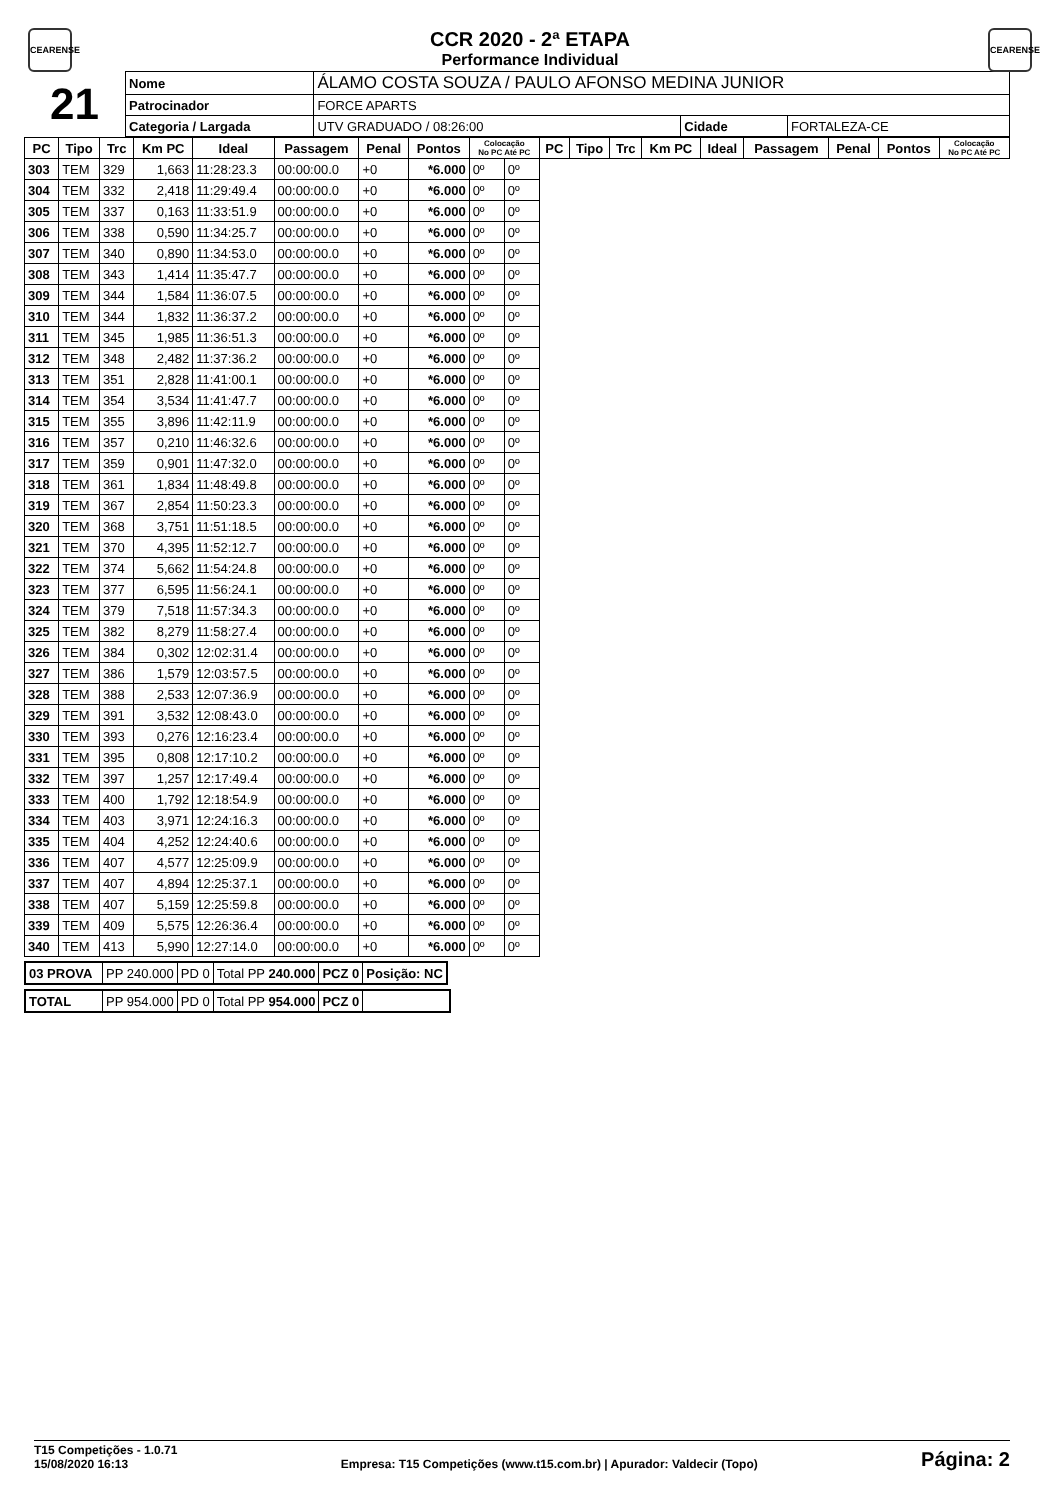CEARENSE
CEARENSE
CCR 2020 - 2ª ETAPA
Performance Individual
| 21 | Nome | ÁLAMO COSTA SOUZA / PAULO AFONSO MEDINA JUNIOR | | | |
| | Patrocinador | FORCE APARTS | | | |
| | Categoria / Largada | | UTV GRADUADO / 08:26:00 | Cidade | FORTALEZA-CE |
| PC | Tipo | Trc | Km PC | Ideal | Passagem | Penal | Pontos | Colocação No PC Até PC | | PC | Tipo | Trc | Km PC | Ideal | Passagem | Penal | Pontos | Colocação No PC Até PC |
| --- | --- | --- | --- | --- | --- | --- | --- | --- | --- | --- | --- | --- | --- | --- | --- | --- | --- | --- |
| 303 | TEM | 329 | 1,663 | 11:28:23.3 | 00:00:00.0 | +0 | *6.000 | 0º | 0º | | | | | | | | | |
| 304 | TEM | 332 | 2,418 | 11:29:49.4 | 00:00:00.0 | +0 | *6.000 | 0º | 0º | | | | | | | | | |
| 305 | TEM | 337 | 0,163 | 11:33:51.9 | 00:00:00.0 | +0 | *6.000 | 0º | 0º | | | | | | | | | |
| 306 | TEM | 338 | 0,590 | 11:34:25.7 | 00:00:00.0 | +0 | *6.000 | 0º | 0º | | | | | | | | | |
| 307 | TEM | 340 | 0,890 | 11:34:53.0 | 00:00:00.0 | +0 | *6.000 | 0º | 0º | | | | | | | | | |
| 308 | TEM | 343 | 1,414 | 11:35:47.7 | 00:00:00.0 | +0 | *6.000 | 0º | 0º | | | | | | | | | |
| 309 | TEM | 344 | 1,584 | 11:36:07.5 | 00:00:00.0 | +0 | *6.000 | 0º | 0º | | | | | | | | | |
| 310 | TEM | 344 | 1,832 | 11:36:37.2 | 00:00:00.0 | +0 | *6.000 | 0º | 0º | | | | | | | | | |
| 311 | TEM | 345 | 1,985 | 11:36:51.3 | 00:00:00.0 | +0 | *6.000 | 0º | 0º | | | | | | | | | |
| 312 | TEM | 348 | 2,482 | 11:37:36.2 | 00:00:00.0 | +0 | *6.000 | 0º | 0º | | | | | | | | | |
| 313 | TEM | 351 | 2,828 | 11:41:00.1 | 00:00:00.0 | +0 | *6.000 | 0º | 0º | | | | | | | | | |
| 314 | TEM | 354 | 3,534 | 11:41:47.7 | 00:00:00.0 | +0 | *6.000 | 0º | 0º | | | | | | | | | |
| 315 | TEM | 355 | 3,896 | 11:42:11.9 | 00:00:00.0 | +0 | *6.000 | 0º | 0º | | | | | | | | | |
| 316 | TEM | 357 | 0,210 | 11:46:32.6 | 00:00:00.0 | +0 | *6.000 | 0º | 0º | | | | | | | | | |
| 317 | TEM | 359 | 0,901 | 11:47:32.0 | 00:00:00.0 | +0 | *6.000 | 0º | 0º | | | | | | | | | |
| 318 | TEM | 361 | 1,834 | 11:48:49.8 | 00:00:00.0 | +0 | *6.000 | 0º | 0º | | | | | | | | | |
| 319 | TEM | 367 | 2,854 | 11:50:23.3 | 00:00:00.0 | +0 | *6.000 | 0º | 0º | | | | | | | | | |
| 320 | TEM | 368 | 3,751 | 11:51:18.5 | 00:00:00.0 | +0 | *6.000 | 0º | 0º | | | | | | | | | |
| 321 | TEM | 370 | 4,395 | 11:52:12.7 | 00:00:00.0 | +0 | *6.000 | 0º | 0º | | | | | | | | | |
| 322 | TEM | 374 | 5,662 | 11:54:24.8 | 00:00:00.0 | +0 | *6.000 | 0º | 0º | | | | | | | | | |
| 323 | TEM | 377 | 6,595 | 11:56:24.1 | 00:00:00.0 | +0 | *6.000 | 0º | 0º | | | | | | | | | |
| 324 | TEM | 379 | 7,518 | 11:57:34.3 | 00:00:00.0 | +0 | *6.000 | 0º | 0º | | | | | | | | | |
| 325 | TEM | 382 | 8,279 | 11:58:27.4 | 00:00:00.0 | +0 | *6.000 | 0º | 0º | | | | | | | | | |
| 326 | TEM | 384 | 0,302 | 12:02:31.4 | 00:00:00.0 | +0 | *6.000 | 0º | 0º | | | | | | | | | |
| 327 | TEM | 386 | 1,579 | 12:03:57.5 | 00:00:00.0 | +0 | *6.000 | 0º | 0º | | | | | | | | | |
| 328 | TEM | 388 | 2,533 | 12:07:36.9 | 00:00:00.0 | +0 | *6.000 | 0º | 0º | | | | | | | | | |
| 329 | TEM | 391 | 3,532 | 12:08:43.0 | 00:00:00.0 | +0 | *6.000 | 0º | 0º | | | | | | | | | |
| 330 | TEM | 393 | 0,276 | 12:16:23.4 | 00:00:00.0 | +0 | *6.000 | 0º | 0º | | | | | | | | | |
| 331 | TEM | 395 | 0,808 | 12:17:10.2 | 00:00:00.0 | +0 | *6.000 | 0º | 0º | | | | | | | | | |
| 332 | TEM | 397 | 1,257 | 12:17:49.4 | 00:00:00.0 | +0 | *6.000 | 0º | 0º | | | | | | | | | |
| 333 | TEM | 400 | 1,792 | 12:18:54.9 | 00:00:00.0 | +0 | *6.000 | 0º | 0º | | | | | | | | | |
| 334 | TEM | 403 | 3,971 | 12:24:16.3 | 00:00:00.0 | +0 | *6.000 | 0º | 0º | | | | | | | | | |
| 335 | TEM | 404 | 4,252 | 12:24:40.6 | 00:00:00.0 | +0 | *6.000 | 0º | 0º | | | | | | | | | |
| 336 | TEM | 407 | 4,577 | 12:25:09.9 | 00:00:00.0 | +0 | *6.000 | 0º | 0º | | | | | | | | | |
| 337 | TEM | 407 | 4,894 | 12:25:37.1 | 00:00:00.0 | +0 | *6.000 | 0º | 0º | | | | | | | | | |
| 338 | TEM | 407 | 5,159 | 12:25:59.8 | 00:00:00.0 | +0 | *6.000 | 0º | 0º | | | | | | | | | |
| 339 | TEM | 409 | 5,575 | 12:26:36.4 | 00:00:00.0 | +0 | *6.000 | 0º | 0º | | | | | | | | | |
| 340 | TEM | 413 | 5,990 | 12:27:14.0 | 00:00:00.0 | +0 | *6.000 | 0º | 0º | | | | | | | | | |
| 03 PROVA | PP 240.000 | PD 0 | Total PP 240.000 | PCZ 0 | Posição: NC |
| TOTAL | PP 954.000 | PD 0 | Total PP 954.000 | PCZ 0 | |
T15 Competições - 1.0.71
15/08/2020 16:13
Empresa: T15 Competições (www.t15.com.br) | Apurador: Valdecir (Topo)
Página: 2